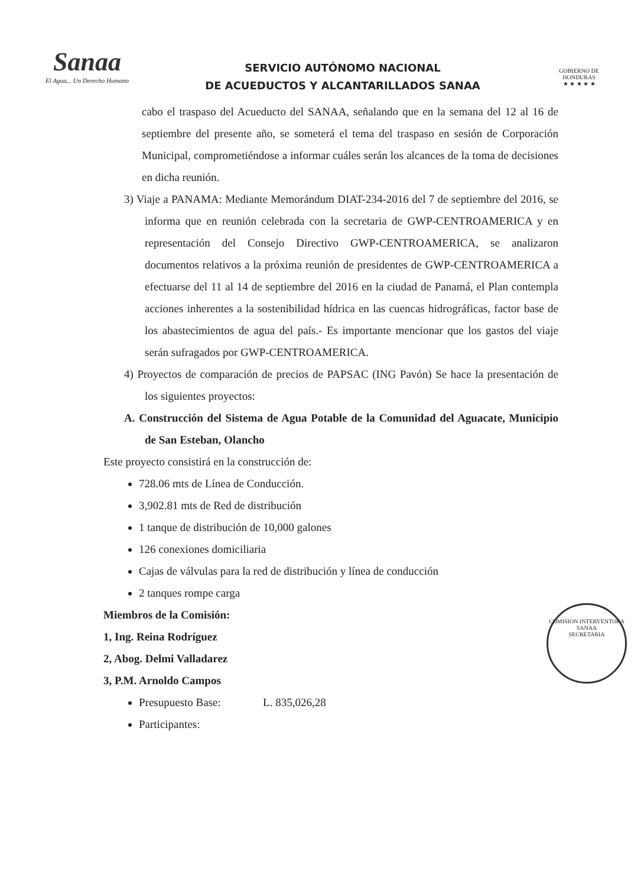Sanaa
El Agua... Un Derecho Humano
SERVICIO AUTÓNOMO NACIONAL
DE ACUEDUCTOS Y ALCANTARILLADOS SANAA
GOBIERNO DE HONDURAS
★ ★ ★ ★ ★
cabo el traspaso del Acueducto del SANAA, señalando que en la semana del 12 al 16 de septiembre del presente año, se someterá el tema del traspaso en sesión de Corporación Municipal, comprometiéndose a informar cuáles serán los alcances de la toma de decisiones en dicha reunión.
3) Viaje a PANAMA: Mediante Memorándum DIAT-234-2016 del 7 de septiembre del 2016, se informa que en reunión celebrada con la secretaria de GWP-CENTROAMERICA y en representación del Consejo Directivo GWP-CENTROAMERICA, se analizaron documentos relativos a la próxima reunión de presidentes de GWP-CENTROAMERICA a efectuarse del 11 al 14 de septiembre del 2016 en la ciudad de Panamá, el Plan contempla acciones inherentes a la sostenibilidad hídrica en las cuencas hidrográficas, factor base de los abastecimientos de agua del país.- Es importante mencionar que los gastos del viaje serán sufragados por GWP-CENTROAMERICA.
4) Proyectos de comparación de precios de PAPSAC (ING Pavón) Se hace la presentación de los siguientes proyectos:
A. Construcción del Sistema de Agua Potable de la Comunidad del Aguacate, Municipio de San Esteban, Olancho
Este proyecto consistirá en la construcción de:
728.06 mts de Línea de Conducción.
3,902.81 mts de Red de distribución
1 tanque de distribución de 10,000 galones
126 conexiones domiciliaria
Cajas de válvulas para la red de distribución y línea de conducción
2 tanques rompe carga
Miembros de la Comisión:
1, Ing. Reina Rodríguez
2, Abog. Delmi Valladarez
3, P.M. Arnoldo Campos
Presupuesto Base: L. 835,026,28
Participantes:
COMISION INTERVENTORA SANAA
SECRETARIA